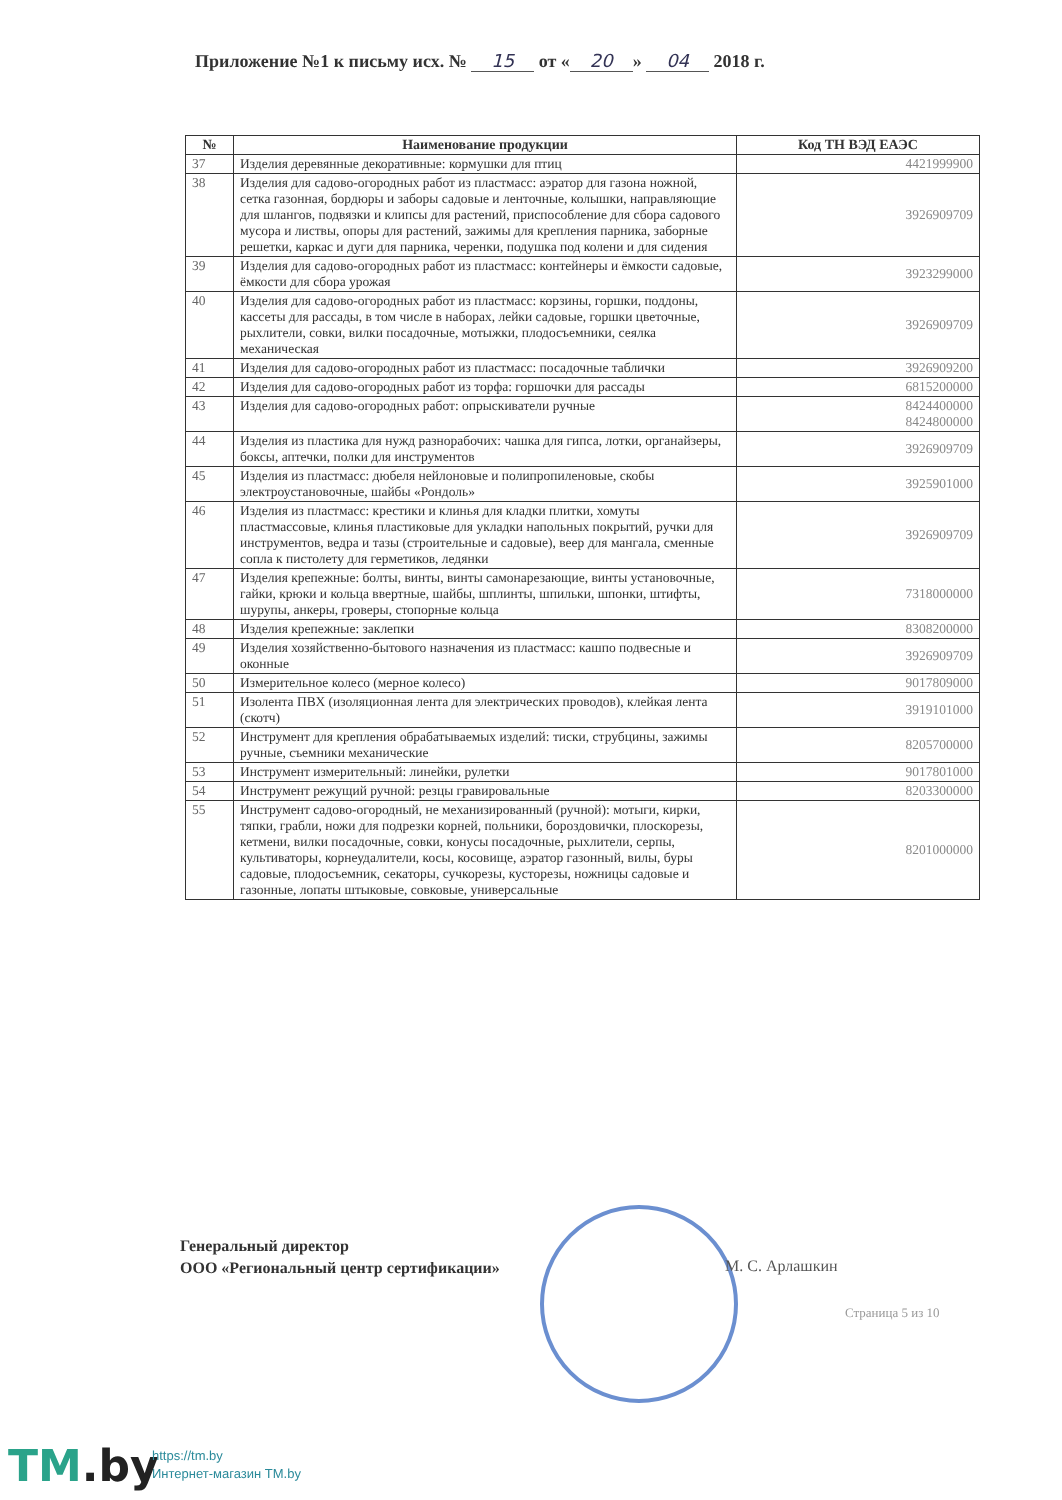Приложение №1 к письму исх. № 15 от « 20 » 04 2018 г.
| № | Наименование продукции | Код ТН ВЭД ЕАЭС |
| --- | --- | --- |
| 37 | Изделия деревянные декоративные: кормушки для птиц | 4421999900 |
| 38 | Изделия для садово-огородных работ из пластмасс: аэратор для газона ножной, сетка газонная, бордюры и заборы садовые и ленточные, колышки, направляющие для шлангов, подвязки и клипсы для растений, приспособление для сбора садового мусора и листвы, опоры для растений, зажимы для крепления парника, заборные решетки, каркас и дуги для парника, черенки, подушка под колени и для сидения | 3926909709 |
| 39 | Изделия для садово-огородных работ из пластмасс: контейнеры и ёмкости садовые, ёмкости для сбора урожая | 3923299000 |
| 40 | Изделия для садово-огородных работ из пластмасс: корзины, горшки, поддоны, кассеты для рассады, в том числе в наборах, лейки садовые, горшки цветочные, рыхлители, совки, вилки посадочные, мотыжки, плодосъемники, сеялка механическая | 3926909709 |
| 41 | Изделия для садово-огородных работ из пластмасс: посадочные таблички | 3926909200 |
| 42 | Изделия для садово-огородных работ из торфа: горшочки для рассады | 6815200000 |
| 43 | Изделия для садово-огородных работ: опрыскиватели ручные | 8424400000 8424800000 |
| 44 | Изделия из пластика для нужд разнорабочих: чашка для гипса, лотки, органайзеры, боксы, аптечки, полки для инструментов | 3926909709 |
| 45 | Изделия из пластмасс: дюбеля нейлоновые и полипропиленовые, скобы электроустановочные, шайбы «Рондоль» | 3925901000 |
| 46 | Изделия из пластмасс: крестики и клинья для кладки плитки, хомуты пластмассовые, клинья пластиковые для укладки напольных покрытий, ручки для инструментов, ведра и тазы (строительные и садовые), веер для мангала, сменные сопла к пистолету для герметиков, ледянки | 3926909709 |
| 47 | Изделия крепежные: болты, винты, винты самонарезающие, винты установочные, гайки, крюки и кольца ввертные, шайбы, шплинты, шпильки, шпонки, штифты, шурупы, анкеры, гроверы, стопорные кольца | 7318000000 |
| 48 | Изделия крепежные: заклепки | 8308200000 |
| 49 | Изделия хозяйственно-бытового назначения из пластмасс: кашпо подвесные и оконные | 3926909709 |
| 50 | Измерительное колесо (мерное колесо) | 9017809000 |
| 51 | Изолента ПВХ (изоляционная лента для электрических проводов), клейкая лента (скотч) | 3919101000 |
| 52 | Инструмент для крепления обрабатываемых изделий: тиски, струбцины, зажимы ручные, съемники механические | 8205700000 |
| 53 | Инструмент измерительный: линейки, рулетки | 9017801000 |
| 54 | Инструмент режущий ручной: резцы гравировальные | 8203300000 |
| 55 | Инструмент садово-огородный, не механизированный (ручной): мотыги, кирки, тяпки, грабли, ножи для подрезки корней, польники, бороздовички, плоскорезы, кетмени, вилки посадочные, совки, конусы посадочные, рыхлители, серпы, культиваторы, корнеудалители, косы, косовище, аэратор газонный, вилы, буры садовые, плодосъемник, секаторы, сучкорезы, кусторезы, ножницы садовые и газонные, лопаты штыковые, совковые, универсальные | 8201000000 |
Генеральный директор
ООО «Региональный центр сертификации»
М. С. Арлашкин
Страница 5 из 10
TM.by
https://tm.by
Интернет-магазин TM.by